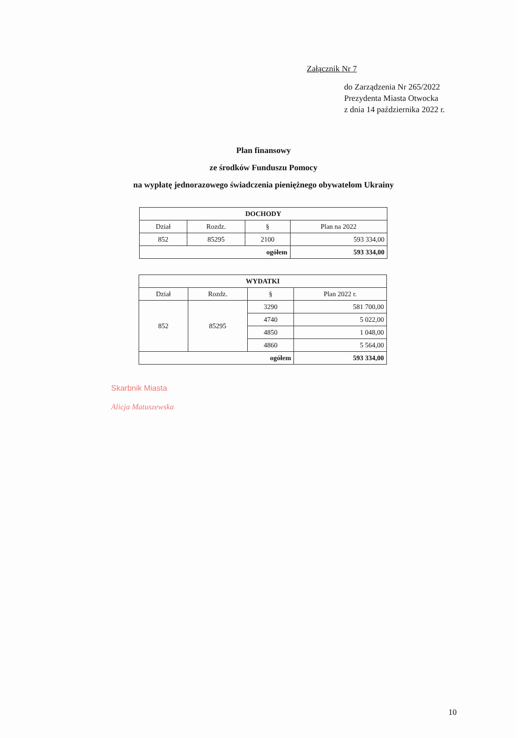Załącznik Nr 7
do Zarządzenia Nr 265/2022
Prezydenta Miasta Otwocka
z dnia 14 października 2022 r.
Plan finansowy
ze środków Funduszu Pomocy
na wypłatę jednorazowego świadczenia pieniężnego obywatelom Ukrainy
| DOCHODY | | | |
| --- | --- | --- | --- |
| Dział | Rozdz. | § | Plan na 2022 |
| 852 | 85295 | 2100 | 593 334,00 |
| ogółem | | | 593 334,00 |
| WYDATKI | | | |
| --- | --- | --- | --- |
| Dział | Rozdz. | § | Plan 2022 r. |
| 852 | 85295 | 3290 | 581 700,00 |
| | | 4740 | 5 022,00 |
| | | 4850 | 1 048,00 |
| | | 4860 | 5 564,00 |
| ogółem | | | 593 334,00 |
Skarbnik Miasta
Alicja Matuszewska
10